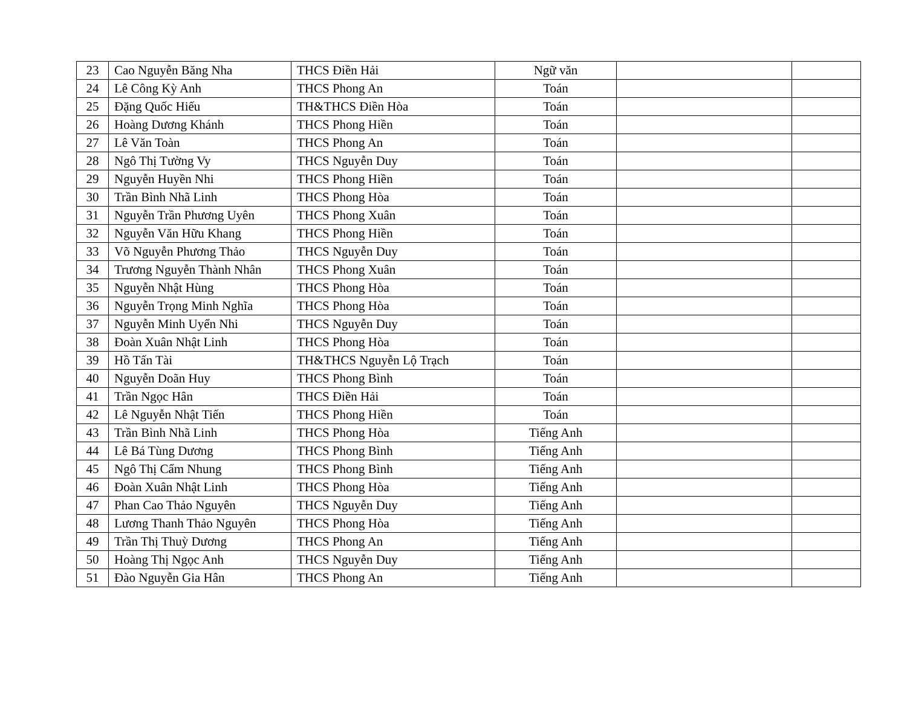| 23 | Cao Nguyễn Băng Nha | THCS Điền Hải | Ngữ văn | | |
| 24 | Lê Công Kỳ Anh | THCS Phong An | Toán | | |
| 25 | Đặng Quốc Hiếu | TH&THCS Điền Hòa | Toán | | |
| 26 | Hoàng Dương Khánh | THCS Phong Hiền | Toán | | |
| 27 | Lê Văn Toàn | THCS Phong An | Toán | | |
| 28 | Ngô Thị Tường Vy | THCS Nguyễn Duy | Toán | | |
| 29 | Nguyễn Huyền Nhi | THCS Phong Hiền | Toán | | |
| 30 | Trần Bình Nhã Linh | THCS Phong Hòa | Toán | | |
| 31 | Nguyễn Trần Phương Uyên | THCS Phong Xuân | Toán | | |
| 32 | Nguyễn Văn Hữu Khang | THCS Phong Hiền | Toán | | |
| 33 | Võ Nguyễn Phương Thảo | THCS Nguyễn Duy | Toán | | |
| 34 | Trương Nguyễn Thành Nhân | THCS Phong Xuân | Toán | | |
| 35 | Nguyễn Nhật Hùng | THCS Phong Hòa | Toán | | |
| 36 | Nguyễn Trọng Minh Nghĩa | THCS Phong Hòa | Toán | | |
| 37 | Nguyễn Minh Uyển Nhi | THCS Nguyễn Duy | Toán | | |
| 38 | Đoàn Xuân Nhật Linh | THCS Phong Hòa | Toán | | |
| 39 | Hồ Tấn Tài | TH&THCS Nguyễn Lộ Trạch | Toán | | |
| 40 | Nguyễn Doãn Huy | THCS Phong Bình | Toán | | |
| 41 | Trần Ngọc Hân | THCS Điền Hải | Toán | | |
| 42 | Lê Nguyễn Nhật Tiến | THCS Phong Hiền | Toán | | |
| 43 | Trần Bình Nhã Linh | THCS Phong Hòa | Tiếng Anh | | |
| 44 | Lê Bá Tùng Dương | THCS Phong Bình | Tiếng Anh | | |
| 45 | Ngô Thị Cẩm Nhung | THCS Phong Bình | Tiếng Anh | | |
| 46 | Đoàn Xuân Nhật Linh | THCS Phong Hòa | Tiếng Anh | | |
| 47 | Phan Cao Thảo Nguyên | THCS Nguyễn Duy | Tiếng Anh | | |
| 48 | Lương Thanh Thảo Nguyên | THCS Phong Hòa | Tiếng Anh | | |
| 49 | Trần Thị Thuỳ Dương | THCS Phong An | Tiếng Anh | | |
| 50 | Hoàng Thị Ngọc Anh | THCS Nguyễn Duy | Tiếng Anh | | |
| 51 | Đào Nguyễn Gia Hân | THCS Phong An | Tiếng Anh | | |